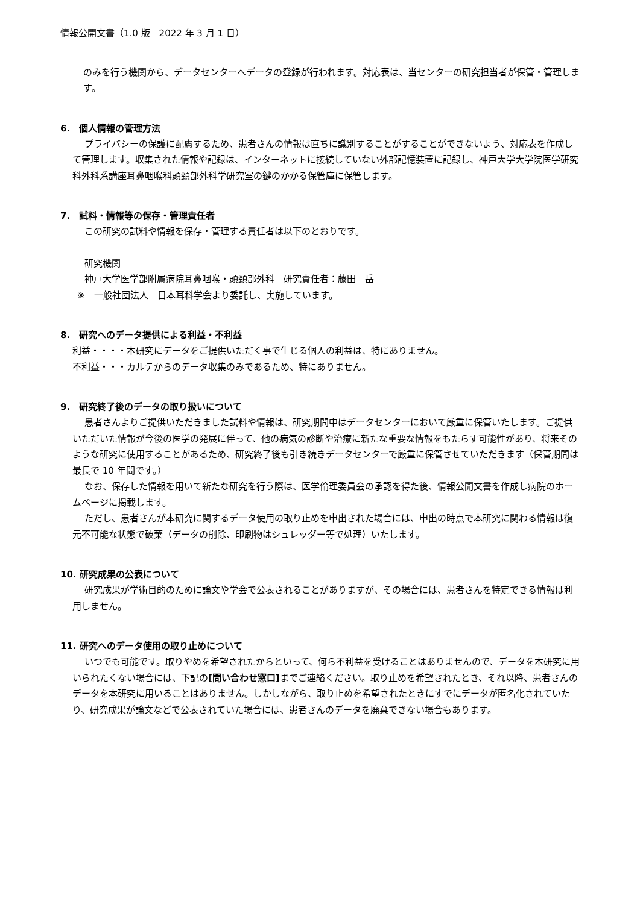情報公開文書（1.0 版　2022 年 3 月 1 日）
のみを行う機関から、データセンターへデータの登録が行われます。対応表は、当センターの研究担当者が保管・管理します。
6.　個人情報の管理方法
プライバシーの保護に配慮するため、患者さんの情報は直ちに識別することがすることができないよう、対応表を作成して管理します。収集された情報や記録は、インターネットに接続していない外部記憶装置に記録し、神戸大学大学院医学研究科外科系講座耳鼻咽喉科頭頸部外科学研究室の鍵のかかる保管庫に保管します。
7.　試料・情報等の保存・管理責任者
この研究の試料や情報を保存・管理する責任者は以下のとおりです。
研究機関
神戸大学医学部附属病院耳鼻咽喉・頭頸部外科　研究責任者：藤田　岳
※　一般社団法人　日本耳科学会より委託し、実施しています。
8.　研究へのデータ提供による利益・不利益
利益・・・・本研究にデータをご提供いただく事で生じる個人の利益は、特にありません。
不利益・・・カルテからのデータ収集のみであるため、特にありません。
9.　研究終了後のデータの取り扱いについて
患者さんよりご提供いただきました試料や情報は、研究期間中はデータセンターにおいて厳重に保管いたします。ご提供いただいた情報が今後の医学の発展に伴って、他の病気の診断や治療に新たな重要な情報をもたらす可能性があり、将来そのような研究に使用することがあるため、研究終了後も引き続きデータセンターで厳重に保管させていただきます（保管期間は最長で 10 年間です。）
なお、保存した情報を用いて新たな研究を行う際は、医学倫理委員会の承認を得た後、情報公開文書を作成し病院のホームページに掲載します。
ただし、患者さんが本研究に関するデータ使用の取り止めを申出された場合には、申出の時点で本研究に関わる情報は復元不可能な状態で破棄（データの削除、印刷物はシュレッダー等で処理）いたします。
10. 研究成果の公表について
研究成果が学術目的のために論文や学会で公表されることがありますが、その場合には、患者さんを特定できる情報は利用しません。
11. 研究へのデータ使用の取り止めについて
いつでも可能です。取りやめを希望されたからといって、何ら不利益を受けることはありませんので、データを本研究に用いられたくない場合には、下記の[問い合わせ窓口] までご連絡ください。取り止めを希望されたとき、それ以降、患者さんのデータを本研究に用いることはありません。しかしながら、取り止めを希望されたときにすでにデータが匿名化されていたり、研究成果が論文などで公表されていた場合には、患者さんのデータを廃棄できない場合もあります。